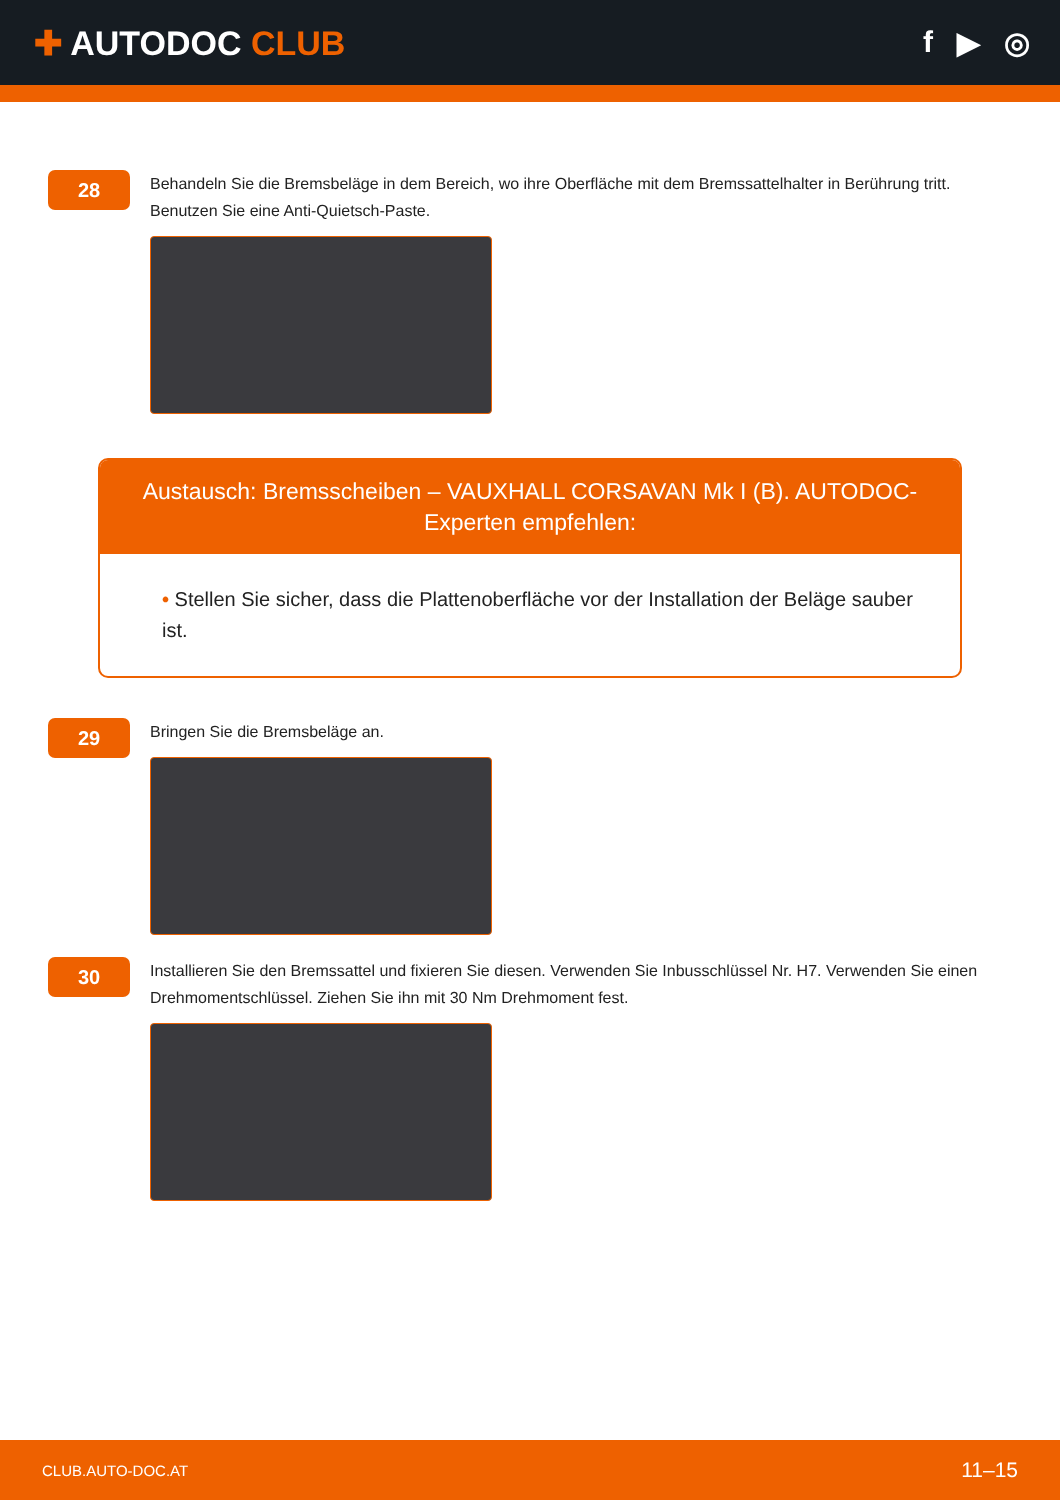✚ AUTODOC CLUB f ▶ ◎
28
Behandeln Sie die Bremsbeläge in dem Bereich, wo ihre Oberfläche mit dem Bremssattelhalter in Berührung tritt. Benutzen Sie eine Anti-Quietsch-Paste.
Austausch: Bremsscheiben – VAUXHALL CORSAVAN Mk I (B). AUTODOC-Experten empfehlen:
• Stellen Sie sicher, dass die Plattenoberfläche vor der Installation der Beläge sauber ist.
29
Bringen Sie die Bremsbeläge an.
30
Installieren Sie den Bremssattel und fixieren Sie diesen. Verwenden Sie Inbusschlüssel Nr. H7. Verwenden Sie einen Drehmomentschlüssel. Ziehen Sie ihn mit 30 Nm Drehmoment fest.
CLUB.AUTO-DOC.AT 11–15